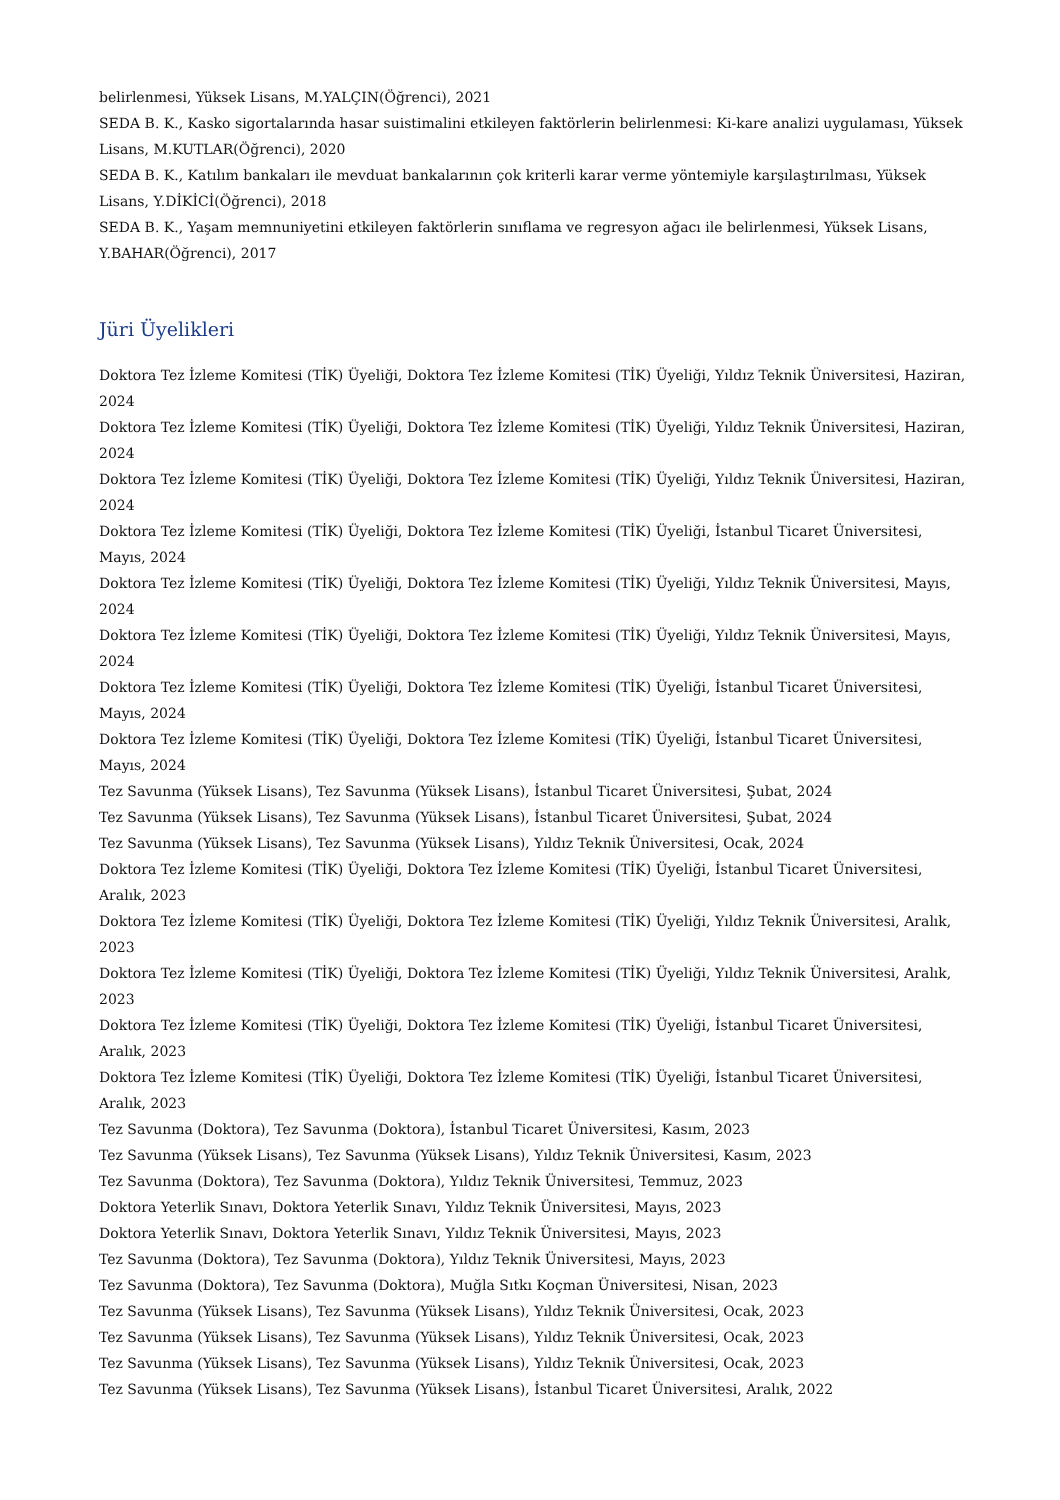belirlenmesi, Yüksek Lisans, M.YALÇIN(Öğrenci), 2021
SEDA B. K., Kasko sigortalarında hasar suistimalini etkileyen faktörlerin belirlenmesi: Ki-kare analizi uygulaması, Yüksek Lisans, M.KUTLAR(Öğrenci), 2020
SEDA B. K., Katılım bankaları ile mevduat bankalarının çok kriterli karar verme yöntemiyle karşılaştırılması, Yüksek Lisans, Y.DİKİCİ(Öğrenci), 2018
SEDA B. K., Yaşam memnuniyetini etkileyen faktörlerin sınıflama ve regresyon ağacı ile belirlenmesi, Yüksek Lisans, Y.BAHAR(Öğrenci), 2017
Jüri Üyelikleri
Doktora Tez İzleme Komitesi (TİK) Üyeliği, Doktora Tez İzleme Komitesi (TİK) Üyeliği, Yıldız Teknik Üniversitesi, Haziran, 2024
Doktora Tez İzleme Komitesi (TİK) Üyeliği, Doktora Tez İzleme Komitesi (TİK) Üyeliği, Yıldız Teknik Üniversitesi, Haziran, 2024
Doktora Tez İzleme Komitesi (TİK) Üyeliği, Doktora Tez İzleme Komitesi (TİK) Üyeliği, Yıldız Teknik Üniversitesi, Haziran, 2024
Doktora Tez İzleme Komitesi (TİK) Üyeliği, Doktora Tez İzleme Komitesi (TİK) Üyeliği, İstanbul Ticaret Üniversitesi, Mayıs, 2024
Doktora Tez İzleme Komitesi (TİK) Üyeliği, Doktora Tez İzleme Komitesi (TİK) Üyeliği, Yıldız Teknik Üniversitesi, Mayıs, 2024
Doktora Tez İzleme Komitesi (TİK) Üyeliği, Doktora Tez İzleme Komitesi (TİK) Üyeliği, Yıldız Teknik Üniversitesi, Mayıs, 2024
Doktora Tez İzleme Komitesi (TİK) Üyeliği, Doktora Tez İzleme Komitesi (TİK) Üyeliği, İstanbul Ticaret Üniversitesi, Mayıs, 2024
Doktora Tez İzleme Komitesi (TİK) Üyeliği, Doktora Tez İzleme Komitesi (TİK) Üyeliği, İstanbul Ticaret Üniversitesi, Mayıs, 2024
Tez Savunma (Yüksek Lisans), Tez Savunma (Yüksek Lisans), İstanbul Ticaret Üniversitesi, Şubat, 2024
Tez Savunma (Yüksek Lisans), Tez Savunma (Yüksek Lisans), İstanbul Ticaret Üniversitesi, Şubat, 2024
Tez Savunma (Yüksek Lisans), Tez Savunma (Yüksek Lisans), Yıldız Teknik Üniversitesi, Ocak, 2024
Doktora Tez İzleme Komitesi (TİK) Üyeliği, Doktora Tez İzleme Komitesi (TİK) Üyeliği, İstanbul Ticaret Üniversitesi, Aralık, 2023
Doktora Tez İzleme Komitesi (TİK) Üyeliği, Doktora Tez İzleme Komitesi (TİK) Üyeliği, Yıldız Teknik Üniversitesi, Aralık, 2023
Doktora Tez İzleme Komitesi (TİK) Üyeliği, Doktora Tez İzleme Komitesi (TİK) Üyeliği, Yıldız Teknik Üniversitesi, Aralık, 2023
Doktora Tez İzleme Komitesi (TİK) Üyeliği, Doktora Tez İzleme Komitesi (TİK) Üyeliği, İstanbul Ticaret Üniversitesi, Aralık, 2023
Doktora Tez İzleme Komitesi (TİK) Üyeliği, Doktora Tez İzleme Komitesi (TİK) Üyeliği, İstanbul Ticaret Üniversitesi, Aralık, 2023
Tez Savunma (Doktora), Tez Savunma (Doktora), İstanbul Ticaret Üniversitesi, Kasım, 2023
Tez Savunma (Yüksek Lisans), Tez Savunma (Yüksek Lisans), Yıldız Teknik Üniversitesi, Kasım, 2023
Tez Savunma (Doktora), Tez Savunma (Doktora), Yıldız Teknik Üniversitesi, Temmuz, 2023
Doktora Yeterlik Sınavı, Doktora Yeterlik Sınavı, Yıldız Teknik Üniversitesi, Mayıs, 2023
Doktora Yeterlik Sınavı, Doktora Yeterlik Sınavı, Yıldız Teknik Üniversitesi, Mayıs, 2023
Tez Savunma (Doktora), Tez Savunma (Doktora), Yıldız Teknik Üniversitesi, Mayıs, 2023
Tez Savunma (Doktora), Tez Savunma (Doktora), Muğla Sıtkı Koçman Üniversitesi, Nisan, 2023
Tez Savunma (Yüksek Lisans), Tez Savunma (Yüksek Lisans), Yıldız Teknik Üniversitesi, Ocak, 2023
Tez Savunma (Yüksek Lisans), Tez Savunma (Yüksek Lisans), Yıldız Teknik Üniversitesi, Ocak, 2023
Tez Savunma (Yüksek Lisans), Tez Savunma (Yüksek Lisans), Yıldız Teknik Üniversitesi, Ocak, 2023
Tez Savunma (Yüksek Lisans), Tez Savunma (Yüksek Lisans), İstanbul Ticaret Üniversitesi, Aralık, 2022